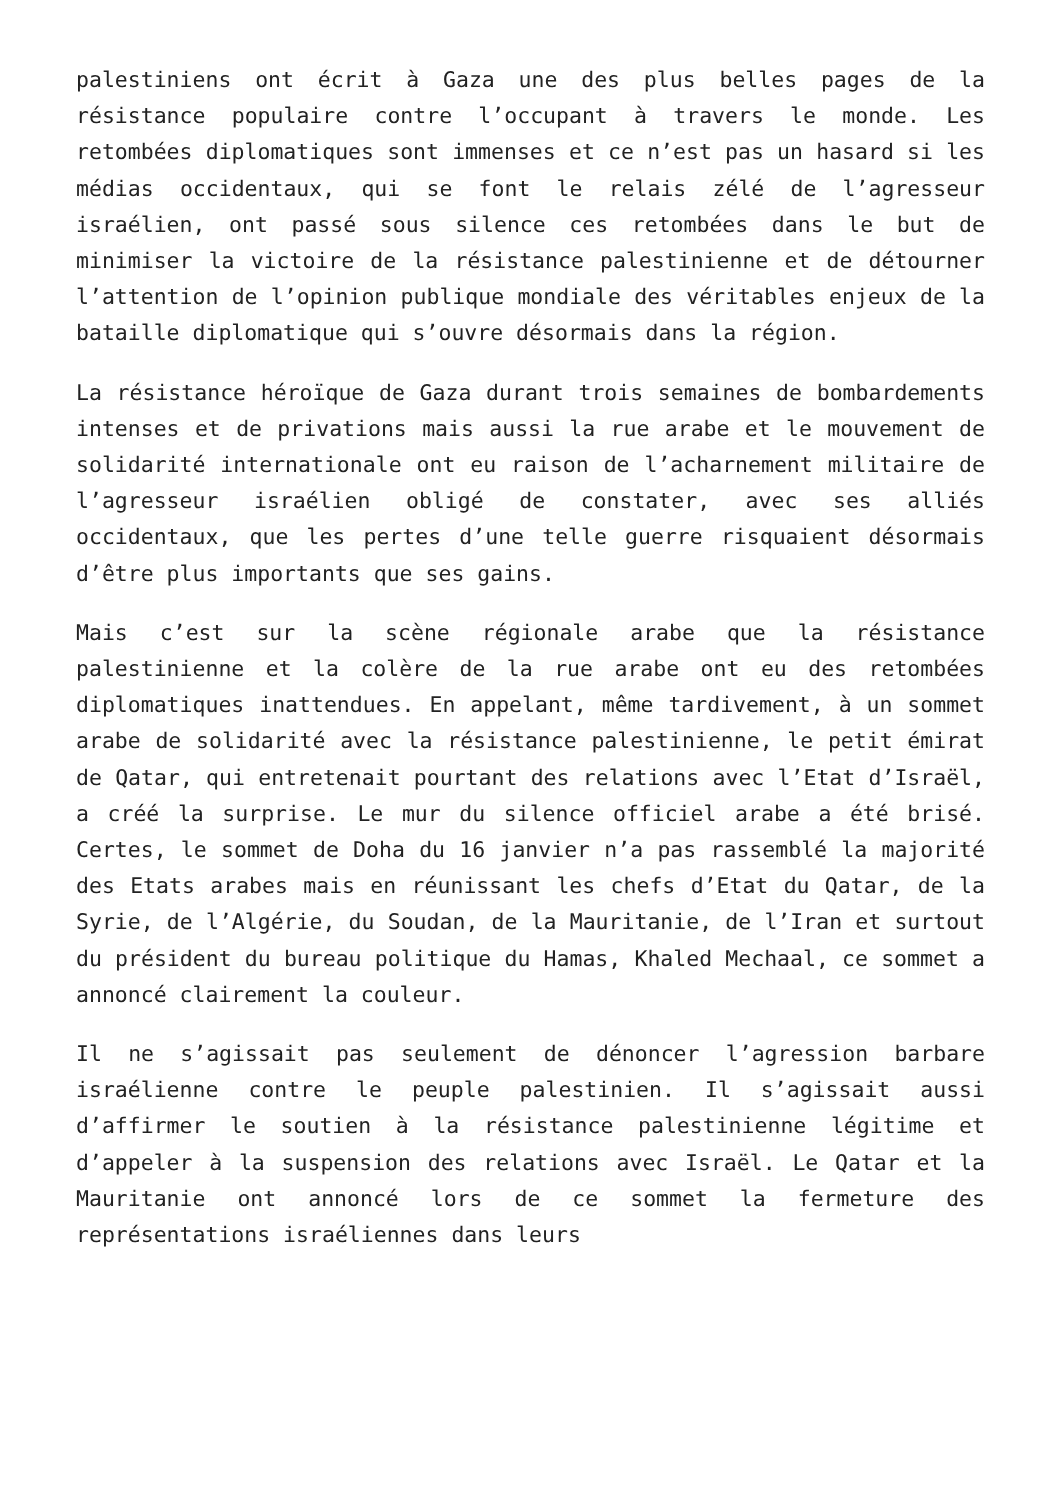palestiniens ont écrit à Gaza une des plus belles pages de la résistance populaire contre l’occupant à travers le monde. Les retombées diplomatiques sont immenses et ce n’est pas un hasard si les médias occidentaux, qui se font le relais zélé de l’agresseur israélien, ont passé sous silence ces retombées dans le but de minimiser la victoire de la résistance palestinienne et de détourner l’attention de l’opinion publique mondiale des véritables enjeux de la bataille diplomatique qui s’ouvre désormais dans la région.
La résistance héroïque de Gaza durant trois semaines de bombardements intenses et de privations mais aussi la rue arabe et le mouvement de solidarité internationale ont eu raison de l’acharnement militaire de l’agresseur israélien obligé de constater, avec ses alliés occidentaux, que les pertes d’une telle guerre risquaient désormais d’être plus importants que ses gains.
Mais c’est sur la scène régionale arabe que la résistance palestinienne et la colère de la rue arabe ont eu des retombées diplomatiques inattendues. En appelant, même tardivement, à un sommet arabe de solidarité avec la résistance palestinienne, le petit émirat de Qatar, qui entretenait pourtant des relations avec l’Etat d’Israël, a créé la surprise. Le mur du silence officiel arabe a été brisé. Certes, le sommet de Doha du 16 janvier n’a pas rassemblé la majorité des Etats arabes mais en réunissant les chefs d’Etat du Qatar, de la Syrie, de l’Algérie, du Soudan, de la Mauritanie, de l’Iran et surtout du président du bureau politique du Hamas, Khaled Mechaal, ce sommet a annoncé clairement la couleur.
Il ne s’agissait pas seulement de dénoncer l’agression barbare israélienne contre le peuple palestinien. Il s’agissait aussi d’affirmer le soutien à la résistance palestinienne légitime et d’appeler à la suspension des relations avec Israël. Le Qatar et la Mauritanie ont annoncé lors de ce sommet la fermeture des représentations israéliennes dans leurs